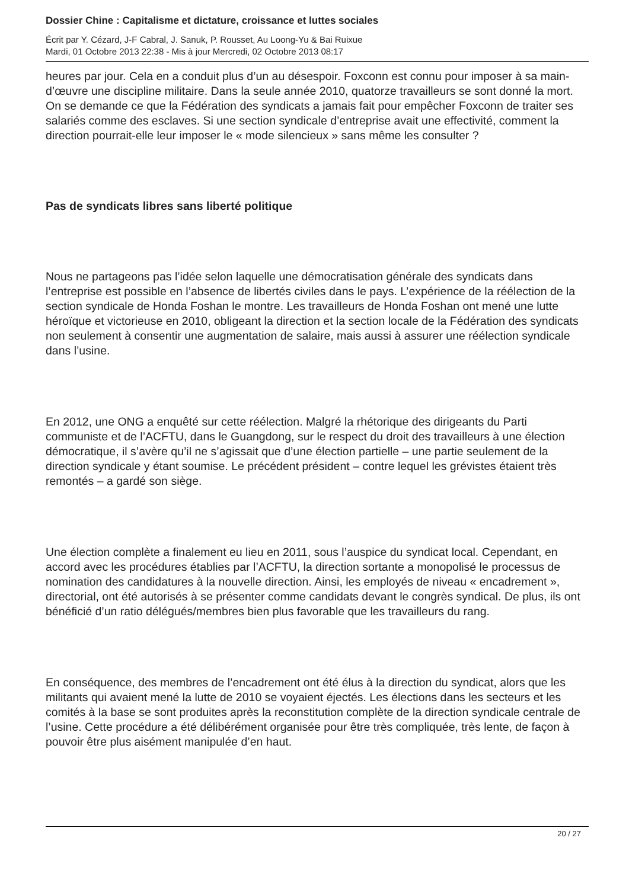Dossier Chine : Capitalisme et dictature, croissance et luttes sociales
Écrit par Y. Cézard, J-F Cabral, J. Sanuk, P. Rousset, Au Loong-Yu & Bai Ruixue
Mardi, 01 Octobre 2013 22:38 - Mis à jour Mercredi, 02 Octobre 2013 08:17
heures par jour. Cela en a conduit plus d’un au désespoir. Foxconn est connu pour imposer à sa main-d’œuvre une discipline militaire. Dans la seule année 2010, quatorze travailleurs se sont donné la mort. On se demande ce que la Fédération des syndicats a jamais fait pour empêcher Foxconn de traiter ses salariés comme des esclaves. Si une section syndicale d’entreprise avait une effectivité, comment la direction pourrait-elle leur imposer le « mode silencieux » sans même les consulter ?
Pas de syndicats libres sans liberté politique
Nous ne partageons pas l’idée selon laquelle une démocratisation générale des syndicats dans l’entreprise est possible en l’absence de libertés civiles dans le pays. L’expérience de la réélection de la section syndicale de Honda Foshan le montre. Les travailleurs de Honda Foshan ont mené une lutte héroïque et victorieuse en 2010, obligeant la direction et la section locale de la Fédération des syndicats non seulement à consentir une augmentation de salaire, mais aussi à assurer une réélection syndicale dans l’usine.
En 2012, une ONG a enquêté sur cette réélection. Malgré la rhétorique des dirigeants du Parti communiste et de l’ACFTU, dans le Guangdong, sur le respect du droit des travailleurs à une élection démocratique, il s’avère qu’il ne s’agissait que d’une élection partielle – une partie seulement de la direction syndicale y étant soumise. Le précédent président – contre lequel les grévistes étaient très remontés – a gardé son siège.
Une élection complète a finalement eu lieu en 2011, sous l’auspice du syndicat local. Cependant, en accord avec les procédures établies par l’ACFTU, la direction sortante a monopolisé le processus de nomination des candidatures à la nouvelle direction. Ainsi, les employés de niveau « encadrement », directorial, ont été autorisés à se présenter comme candidats devant le congrès syndical. De plus, ils ont bénéficié d’un ratio délégués/membres bien plus favorable que les travailleurs du rang.
En conséquence, des membres de l’encadrement ont été élus à la direction du syndicat, alors que les militants qui avaient mené la lutte de 2010 se voyaient éjectés. Les élections dans les secteurs et les comités à la base se sont produites après la reconstitution complète de la direction syndicale centrale de l’usine. Cette procédure a été délibérément organisée pour être très compliquée, très lente, de façon à pouvoir être plus aisément manipulée d’en haut.
20 / 27